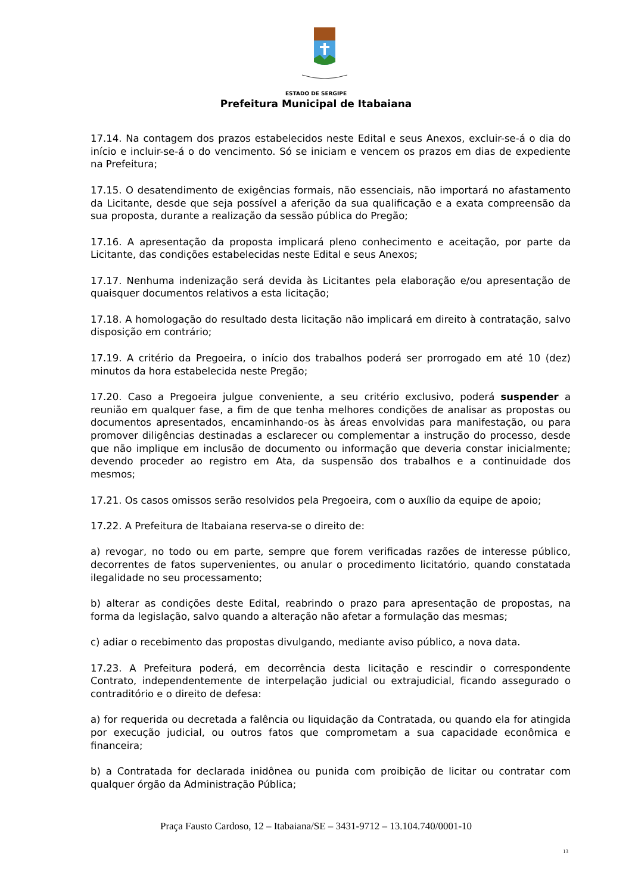ESTADO DE SERGIPE
Prefeitura Municipal de Itabaiana
17.14. Na contagem dos prazos estabelecidos neste Edital e seus Anexos, excluir-se-á o dia do início e incluir-se-á o do vencimento. Só se iniciam e vencem os prazos em dias de expediente na Prefeitura;
17.15. O desatendimento de exigências formais, não essenciais, não importará no afastamento da Licitante, desde que seja possível a aferição da sua qualificação e a exata compreensão da sua proposta, durante a realização da sessão pública do Pregão;
17.16. A apresentação da proposta implicará pleno conhecimento e aceitação, por parte da Licitante, das condições estabelecidas neste Edital e seus Anexos;
17.17. Nenhuma indenização será devida às Licitantes pela elaboração e/ou apresentação de quaisquer documentos relativos a esta licitação;
17.18. A homologação do resultado desta licitação não implicará em direito à contratação, salvo disposição em contrário;
17.19. A critério da Pregoeira, o início dos trabalhos poderá ser prorrogado em até 10 (dez) minutos da hora estabelecida neste Pregão;
17.20. Caso a Pregoeira julgue conveniente, a seu critério exclusivo, poderá suspender a reunião em qualquer fase, a fim de que tenha melhores condições de analisar as propostas ou documentos apresentados, encaminhando-os às áreas envolvidas para manifestação, ou para promover diligências destinadas a esclarecer ou complementar a instrução do processo, desde que não implique em inclusão de documento ou informação que deveria constar inicialmente; devendo proceder ao registro em Ata, da suspensão dos trabalhos e a continuidade dos mesmos;
17.21. Os casos omissos serão resolvidos pela Pregoeira, com o auxílio da equipe de apoio;
17.22. A Prefeitura de Itabaiana reserva-se o direito de:
a) revogar, no todo ou em parte, sempre que forem verificadas razões de interesse público, decorrentes de fatos supervenientes, ou anular o procedimento licitatório, quando constatada ilegalidade no seu processamento;
b) alterar as condições deste Edital, reabrindo o prazo para apresentação de propostas, na forma da legislação, salvo quando a alteração não afetar a formulação das mesmas;
c) adiar o recebimento das propostas divulgando, mediante aviso público, a nova data.
17.23. A Prefeitura poderá, em decorrência desta licitação e rescindir o correspondente Contrato, independentemente de interpelação judicial ou extrajudicial, ficando assegurado o contraditório e o direito de defesa:
a) for requerida ou decretada a falência ou liquidação da Contratada, ou quando ela for atingida por execução judicial, ou outros fatos que comprometam a sua capacidade econômica e financeira;
b) a Contratada for declarada inidônea ou punida com proibição de licitar ou contratar com qualquer órgão da Administração Pública;
Praça Fausto Cardoso, 12 – Itabaiana/SE – 3431-9712 – 13.104.740/0001-10
13